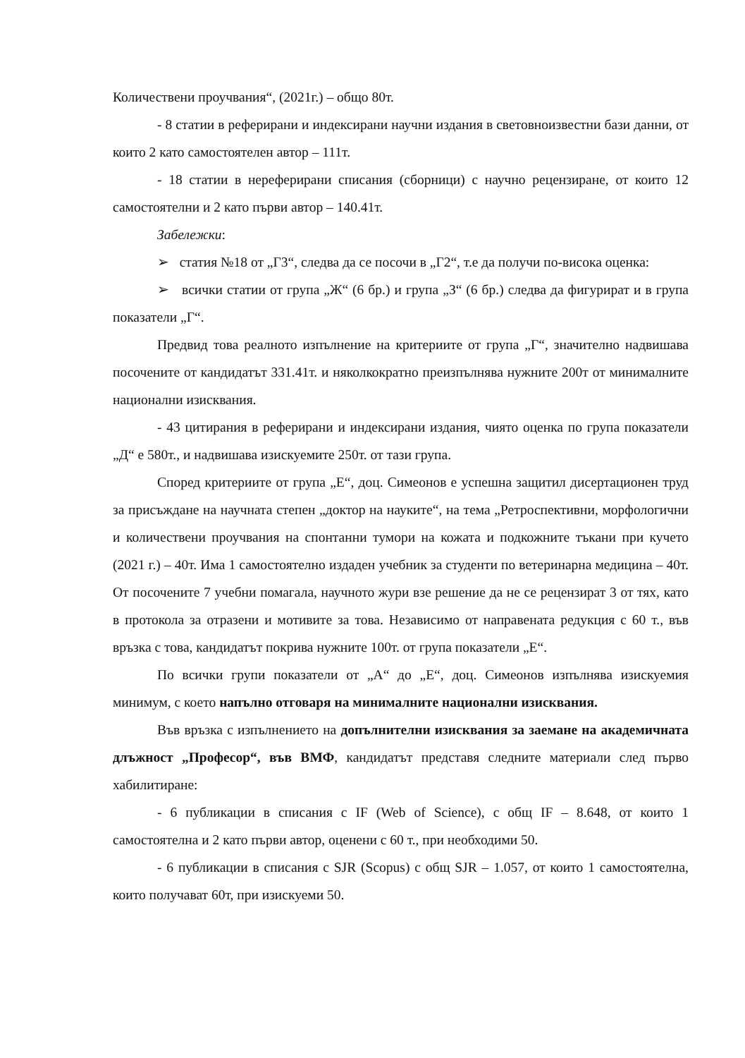Количествени проучвания“, (2021г.) – общо 80т.
- 8 статии в реферирани и индексирани научни издания в световноизвестни бази данни, от които 2 като самостоятелен автор – 111т.
- 18 статии в нереферирани списания (сборници) с научно рецензиране, от които 12 самостоятелни и 2 като първи автор – 140.41т.
Забележки:
➢ статия №18 от „Г3“, следва да се посочи в „Г2“, т.е да получи по-висока оценка:
➢ всички статии от група „Ж“ (6 бр.) и група „З“ (6 бр.) следва да фигурират и в група показатели „Г“.
Предвид това реалното изпълнение на критериите от група „Г“, значително надвишава посочените от кандидатът 331.41т. и няколкократно преизпълнява нужните 200т от минималните национални изисквания.
- 43 цитирания в реферирани и индексирани издания, чиято оценка по група показатели „Д“ е 580т., и надвишава изискуемите 250т. от тази група.
Според критериите от група „Е“, доц. Симеонов е успешна защитил дисертационен труд за присъждане на научната степен „доктор на науките“, на тема „Ретроспективни, морфологични и количествени проучвания на спонтанни тумори на кожата и подкожните тъкани при кучето (2021 г.) – 40т. Има 1 самостоятелно издаден учебник за студенти по ветеринарна медицина – 40т. От посочените 7 учебни помагала, научното жури взе решение да не се рецензират 3 от тях, като в протокола за отразени и мотивите за това. Независимо от направената редукция с 60 т., във връзка с това, кандидатът покрива нужните 100т. от група показатели „Е“.
По всички групи показатели от „А“ до „Е“, доц. Симеонов изпълнява изискуемия минимум, с което напълно отговаря на минималните национални изисквания.
Във връзка с изпълнението на допълнителни изисквания за заемане на академичната длъжност „Професор“, във ВМФ, кандидатът представя следните материали след първо хабилитиране:
- 6 публикации в списания с IF (Web of Science), с общ IF – 8.648, от които 1 самостоятелна и 2 като първи автор, оценени с 60 т., при необходими 50.
- 6 публикации в списания с SJR (Scopus) с общ SJR – 1.057, от които 1 самостоятелна, които получават 60т, при изискуеми 50.